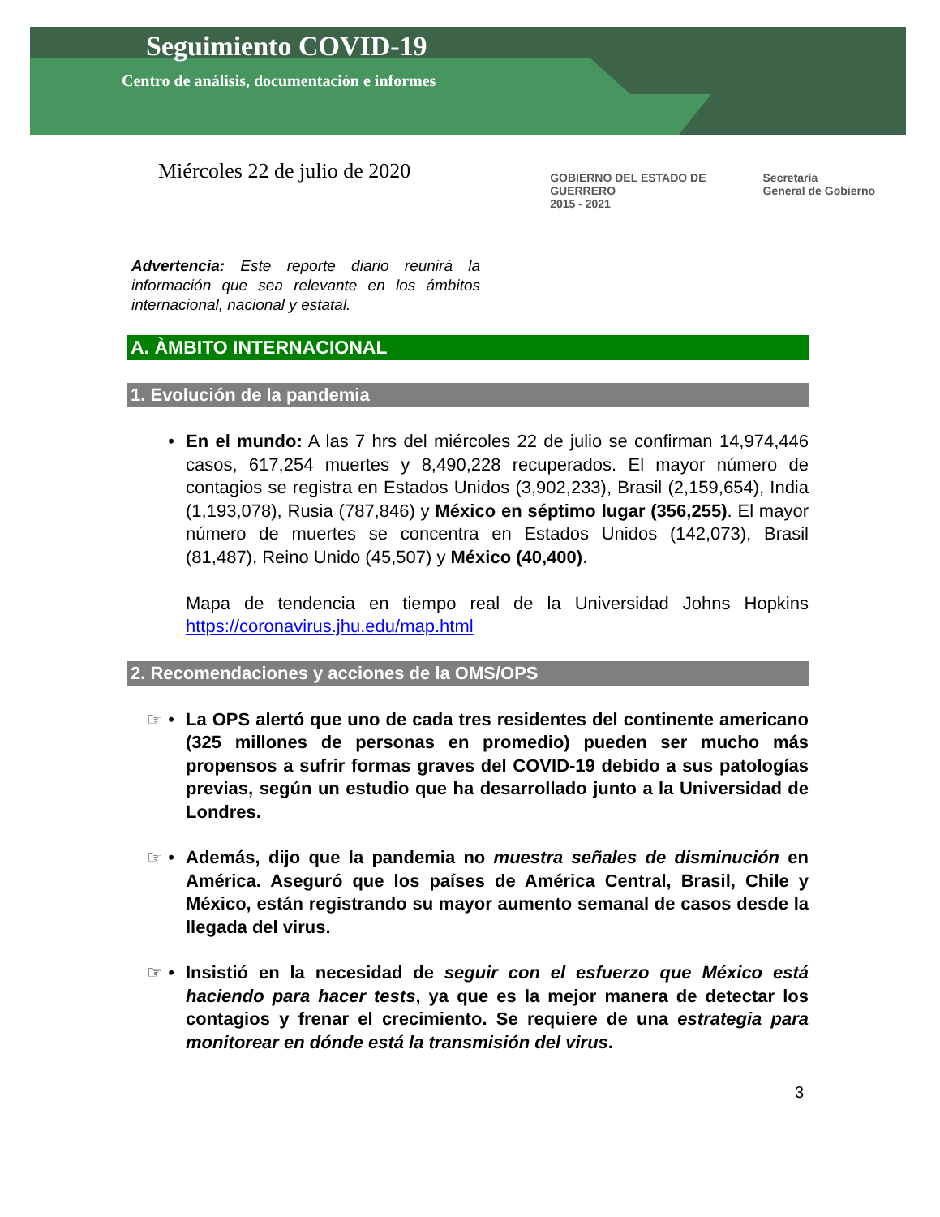Seguimiento COVID-19
Centro de análisis, documentación e informes
Miércoles 22 de julio de 2020
GOBIERNO DEL ESTADO DE
GUERRERO
2015 - 2021 Secretaría
General de Gobierno
Advertencia: Este reporte diario reunirá la información que sea relevante en los ámbitos internacional, nacional y estatal.
A. ÀMBITO INTERNACIONAL
1. Evolución de la pandemia
• En el mundo: A las 7 hrs del miércoles 22 de julio se confirman 14,974,446 casos, 617,254 muertes y 8,490,228 recuperados. El mayor número de contagios se registra en Estados Unidos (3,902,233), Brasil (2,159,654), India (1,193,078), Rusia (787,846) y México en séptimo lugar (356,255). El mayor número de muertes se concentra en Estados Unidos (142,073), Brasil (81,487), Reino Unido (45,507) y México (40,400).
Mapa de tendencia en tiempo real de la Universidad Johns Hopkins https://coronavirus.jhu.edu/map.html
2. Recomendaciones y acciones de la OMS/OPS
☞ • La OPS alertó que uno de cada tres residentes del continente americano (325 millones de personas en promedio) pueden ser mucho más propensos a sufrir formas graves del COVID-19 debido a sus patologías previas, según un estudio que ha desarrollado junto a la Universidad de Londres.
☞ • Además, dijo que la pandemia no muestra señales de disminución en América. Aseguró que los países de América Central, Brasil, Chile y México, están registrando su mayor aumento semanal de casos desde la llegada del virus.
☞ • Insistió en la necesidad de seguir con el esfuerzo que México está haciendo para hacer tests, ya que es la mejor manera de detectar los contagios y frenar el crecimiento. Se requiere de una estrategia para monitorear en dónde está la transmisión del virus.
3